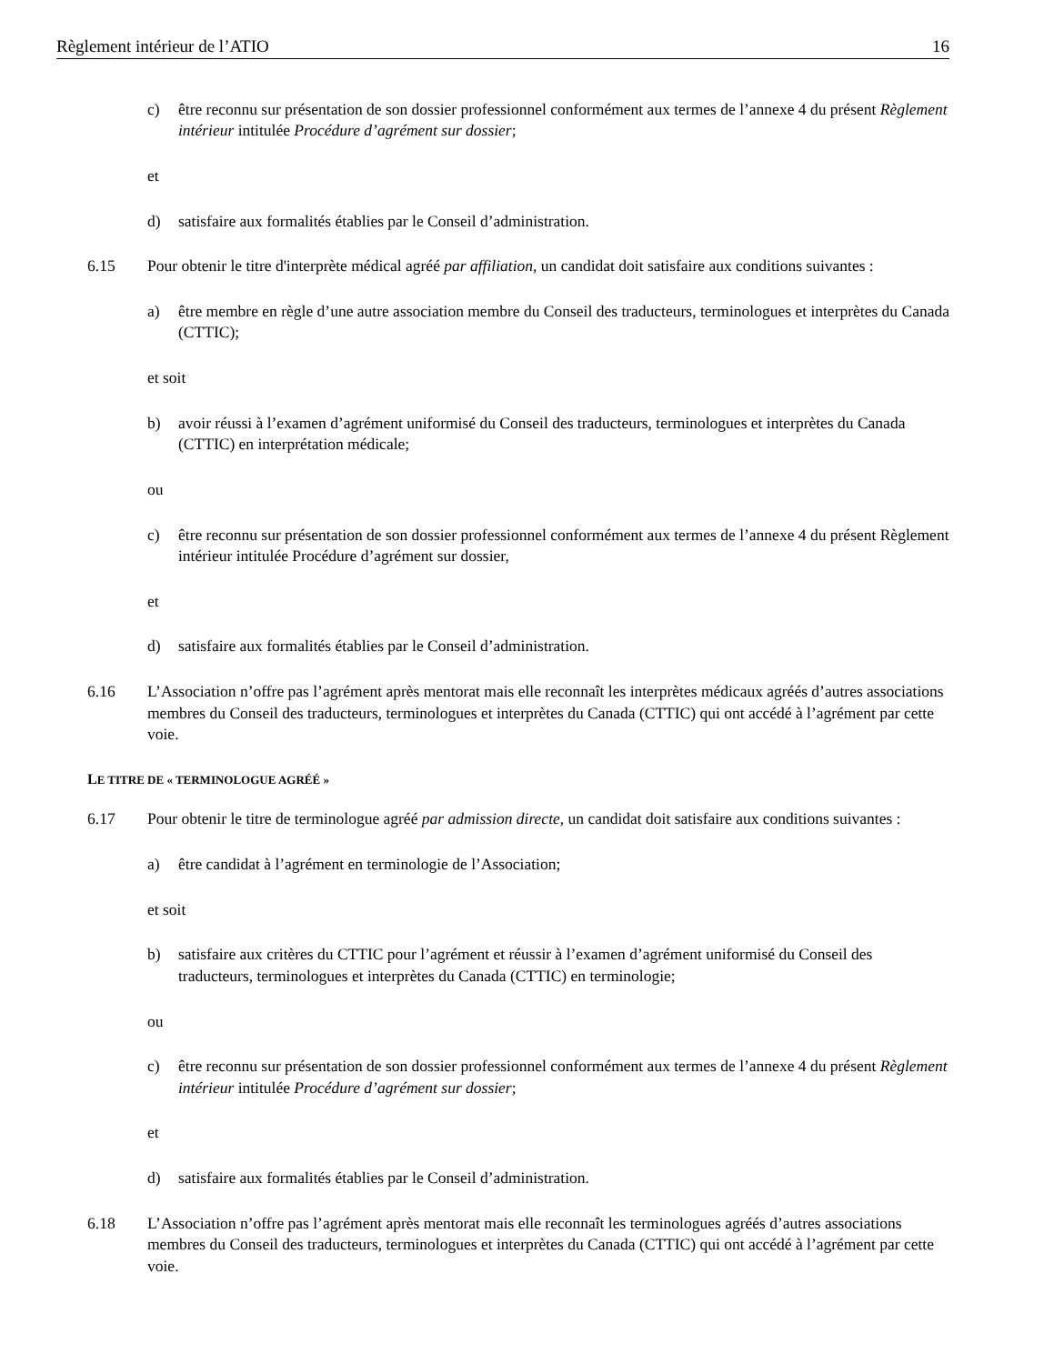Règlement intérieur de l’ATIO 16
c) être reconnu sur présentation de son dossier professionnel conformément aux termes de l’annexe 4 du présent Règlement intérieur intitulée Procédure d’agrément sur dossier;
et
d) satisfaire aux formalités établies par le Conseil d’administration.
6.15 Pour obtenir le titre d'interprète médical agréé par affiliation, un candidat doit satisfaire aux conditions suivantes :
a) être membre en règle d’une autre association membre du Conseil des traducteurs, terminologues et interprètes du Canada (CTTIC);
et soit
b) avoir réussi à l’examen d’agrément uniformisé du Conseil des traducteurs, terminologues et interprètes du Canada (CTTIC) en interprétation médicale;
ou
c) être reconnu sur présentation de son dossier professionnel conformément aux termes de l’annexe 4 du présent Règlement intérieur intitulée Procédure d’agrément sur dossier,
et
d) satisfaire aux formalités établies par le Conseil d’administration.
6.16 L’Association n’offre pas l’agrément après mentorat mais elle reconnaît les interprètes médicaux agréés d’autres associations membres du Conseil des traducteurs, terminologues et interprètes du Canada (CTTIC) qui ont accédé à l’agrément par cette voie.
LE TITRE DE « TERMINOLOGUE AGRÉÉ »
6.17 Pour obtenir le titre de terminologue agréé par admission directe, un candidat doit satisfaire aux conditions suivantes :
a) être candidat à l’agrément en terminologie de l’Association;
et soit
b) satisfaire aux critères du CTTIC pour l’agrément et réussir à l’examen d’agrément uniformisé du Conseil des traducteurs, terminologues et interprètes du Canada (CTTIC) en terminologie;
ou
c) être reconnu sur présentation de son dossier professionnel conformément aux termes de l’annexe 4 du présent Règlement intérieur intitulée Procédure d’agrément sur dossier;
et
d) satisfaire aux formalités établies par le Conseil d’administration.
6.18 L’Association n’offre pas l’agrément après mentorat mais elle reconnaît les terminologues agréés d’autres associations membres du Conseil des traducteurs, terminologues et interprètes du Canada (CTTIC) qui ont accédé à l’agrément par cette voie.